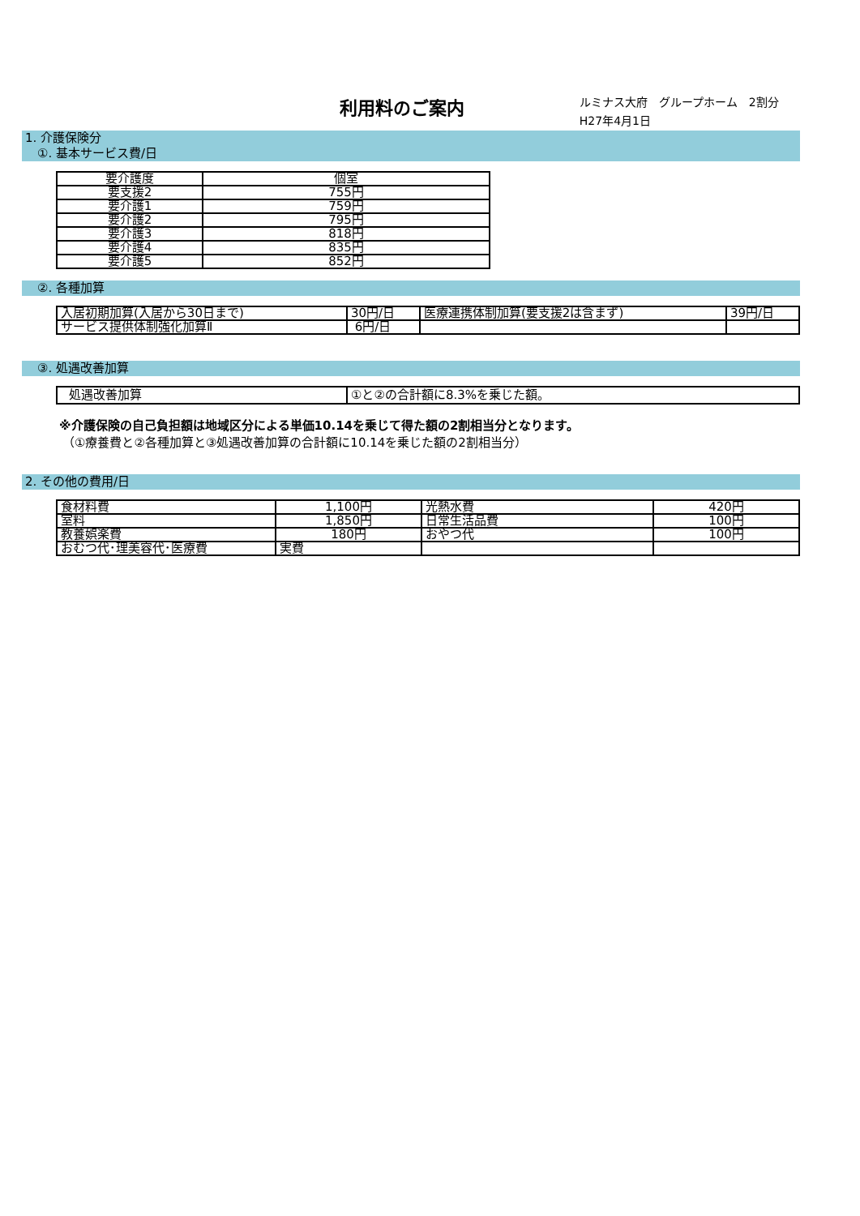利用料のご案内
ルミナス大府　グループホーム　2割分
H27年4月1日
1. 介護保険分
　①. 基本サービス費/日
| 要介護度 | 個室 |
| 要支援2 | 755円 |
| 要介護1 | 759円 |
| 要介護2 | 795円 |
| 要介護3 | 818円 |
| 要介護4 | 835円 |
| 要介護5 | 852円 |
　②. 各種加算
| 入居初期加算(入居から30日まで) | 30円/日 | 医療連携体制加算(要支援2は含まず) | 39円/日 |
| サービス提供体制強化加算Ⅱ | 6円/日 | | |
　③. 処遇改善加算
| 処遇改善加算 | ①と②の合計額に8.3%を乗じた額。 |
※介護保険の自己負担額は地域区分による単価10.14を乗じて得た額の2割相当分となります。
（①療養費と②各種加算と③処遇改善加算の合計額に10.14を乗じた額の2割相当分）
2. その他の費用/日
| 食材料費 | 1,100円 | 光熱水費 | 420円 |
| 室料 | 1,850円 | 日常生活品費 | 100円 |
| 教養娯楽費 | 180円 | おやつ代 | 100円 |
| おむつ代･理美容代･医療費 | 実費 | | |